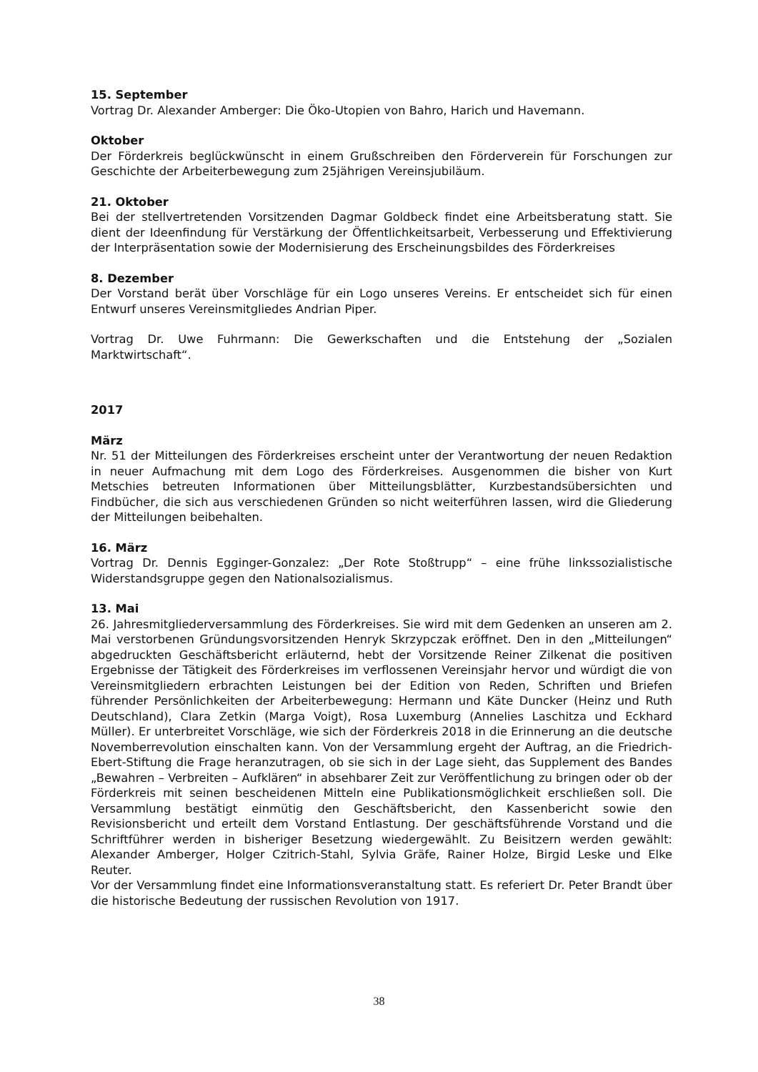15. September
Vortrag Dr. Alexander Amberger: Die Öko-Utopien von Bahro, Harich und Havemann.
Oktober
Der Förderkreis beglückwünscht in einem Grußschreiben den Förderverein für Forschungen zur Geschichte der Arbeiterbewegung zum 25jährigen Vereinsjubiläum.
21. Oktober
Bei der stellvertretenden Vorsitzenden Dagmar Goldbeck findet eine Arbeitsberatung statt. Sie dient der Ideenfindung für Verstärkung der Öffentlichkeitsarbeit, Verbesserung und Effektivierung der Interpräsentation sowie der Modernisierung des Erscheinungsbildes des Förderkreises
8. Dezember
Der Vorstand berät über Vorschläge für ein Logo unseres Vereins. Er entscheidet sich für einen Entwurf unseres Vereinsmitgliedes Andrian Piper.
Vortrag Dr. Uwe Fuhrmann: Die Gewerkschaften und die Entstehung der „Sozialen Marktwirtschaft“.
2017
März
Nr. 51 der Mitteilungen des Förderkreises erscheint unter der Verantwortung der neuen Redaktion in neuer Aufmachung mit dem Logo des Förderkreises. Ausgenommen die bisher von Kurt Metschies betreuten Informationen über Mitteilungsblätter, Kurzbestandsübersichten und Findbücher, die sich aus verschiedenen Gründen so nicht weiterführen lassen, wird die Gliederung der Mitteilungen beibehalten.
16. März
Vortrag Dr. Dennis Egginger-Gonzalez: „Der Rote Stoßtrupp“ – eine frühe linkssozialistische Widerstandsgruppe gegen den Nationalsozialismus.
13. Mai
26. Jahresmitgliederversammlung des Förderkreises. Sie wird mit dem Gedenken an unseren am 2. Mai verstorbenen Gründungsvorsitzenden Henryk Skrzypczak eröffnet. Den in den „Mitteilungen“ abgedruckten Geschäftsbericht erläuternd, hebt der Vorsitzende Reiner Zilkenat die positiven Ergebnisse der Tätigkeit des Förderkreises im verflossenen Vereinsjahr hervor und würdigt die von Vereinsmitgliedern erbrachten Leistungen bei der Edition von Reden, Schriften und Briefen führender Persönlichkeiten der Arbeiterbewegung: Hermann und Käte Duncker (Heinz und Ruth Deutschland), Clara Zetkin (Marga Voigt), Rosa Luxemburg (Annelies Laschitza und Eckhard Müller). Er unterbreitet Vorschläge, wie sich der Förderkreis 2018 in die Erinnerung an die deutsche Novemberrevolution einschalten kann. Von der Versammlung ergeht der Auftrag, an die Friedrich-Ebert-Stiftung die Frage heranzutragen, ob sie sich in der Lage sieht, das Supplement des Bandes „Bewahren – Verbreiten – Aufklären“ in absehbarer Zeit zur Veröffentlichung zu bringen oder ob der Förderkreis mit seinen bescheidenen Mitteln eine Publikationsmöglichkeit erschließen soll. Die Versammlung bestätigt einmütig den Geschäftsbericht, den Kassenbericht sowie den Revisionsbericht und erteilt dem Vorstand Entlastung. Der geschäftsführende Vorstand und die Schriftführer werden in bisheriger Besetzung wiedergewählt. Zu Beisitzern werden gewählt: Alexander Amberger, Holger Czitrich-Stahl, Sylvia Gräfe, Rainer Holze, Birgid Leske und Elke Reuter.
Vor der Versammlung findet eine Informationsveranstaltung statt. Es referiert Dr. Peter Brandt über die historische Bedeutung der russischen Revolution von 1917.
38